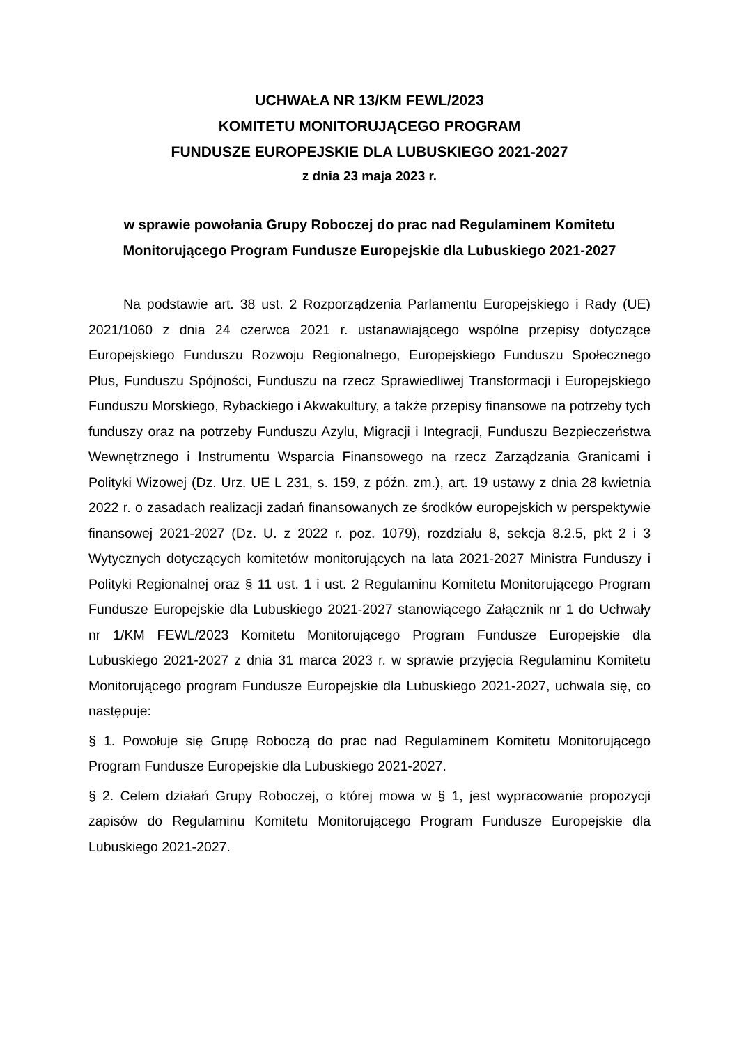UCHWAŁA NR 13/KM FEWL/2023
KOMITETU MONITORUJĄCEGO PROGRAM
FUNDUSZE EUROPEJSKIE DLA LUBUSKIEGO 2021-2027
z dnia 23 maja 2023 r.
w sprawie powołania Grupy Roboczej do prac nad Regulaminem Komitetu Monitorującego Program Fundusze Europejskie dla Lubuskiego 2021-2027
Na podstawie art. 38 ust. 2 Rozporządzenia Parlamentu Europejskiego i Rady (UE) 2021/1060 z dnia 24 czerwca 2021 r. ustanawiającego wspólne przepisy dotyczące Europejskiego Funduszu Rozwoju Regionalnego, Europejskiego Funduszu Społecznego Plus, Funduszu Spójności, Funduszu na rzecz Sprawiedliwej Transformacji i Europejskiego Funduszu Morskiego, Rybackiego i Akwakultury, a także przepisy finansowe na potrzeby tych funduszy oraz na potrzeby Funduszu Azylu, Migracji i Integracji, Funduszu Bezpieczeństwa Wewnętrznego i Instrumentu Wsparcia Finansowego na rzecz Zarządzania Granicami i Polityki Wizowej (Dz. Urz. UE L 231, s. 159, z późn. zm.), art. 19 ustawy z dnia 28 kwietnia 2022 r. o zasadach realizacji zadań finansowanych ze środków europejskich w perspektywie finansowej 2021-2027 (Dz. U. z 2022 r. poz. 1079), rozdziału 8, sekcja 8.2.5, pkt 2 i 3 Wytycznych dotyczących komitetów monitorujących na lata 2021-2027 Ministra Funduszy i Polityki Regionalnej oraz § 11 ust. 1 i ust. 2 Regulaminu Komitetu Monitorującego Program Fundusze Europejskie dla Lubuskiego 2021-2027 stanowiącego Załącznik nr 1 do Uchwały nr 1/KM FEWL/2023 Komitetu Monitorującego Program Fundusze Europejskie dla Lubuskiego 2021-2027 z dnia 31 marca 2023 r. w sprawie przyjęcia Regulaminu Komitetu Monitorującego program Fundusze Europejskie dla Lubuskiego 2021-2027, uchwala się, co następuje:
§ 1. Powołuje się Grupę Roboczą do prac nad Regulaminem Komitetu Monitorującego Program Fundusze Europejskie dla Lubuskiego 2021-2027.
§ 2. Celem działań Grupy Roboczej, o której mowa w § 1, jest wypracowanie propozycji zapisów do Regulaminu Komitetu Monitorującego Program Fundusze Europejskie dla Lubuskiego 2021-2027.